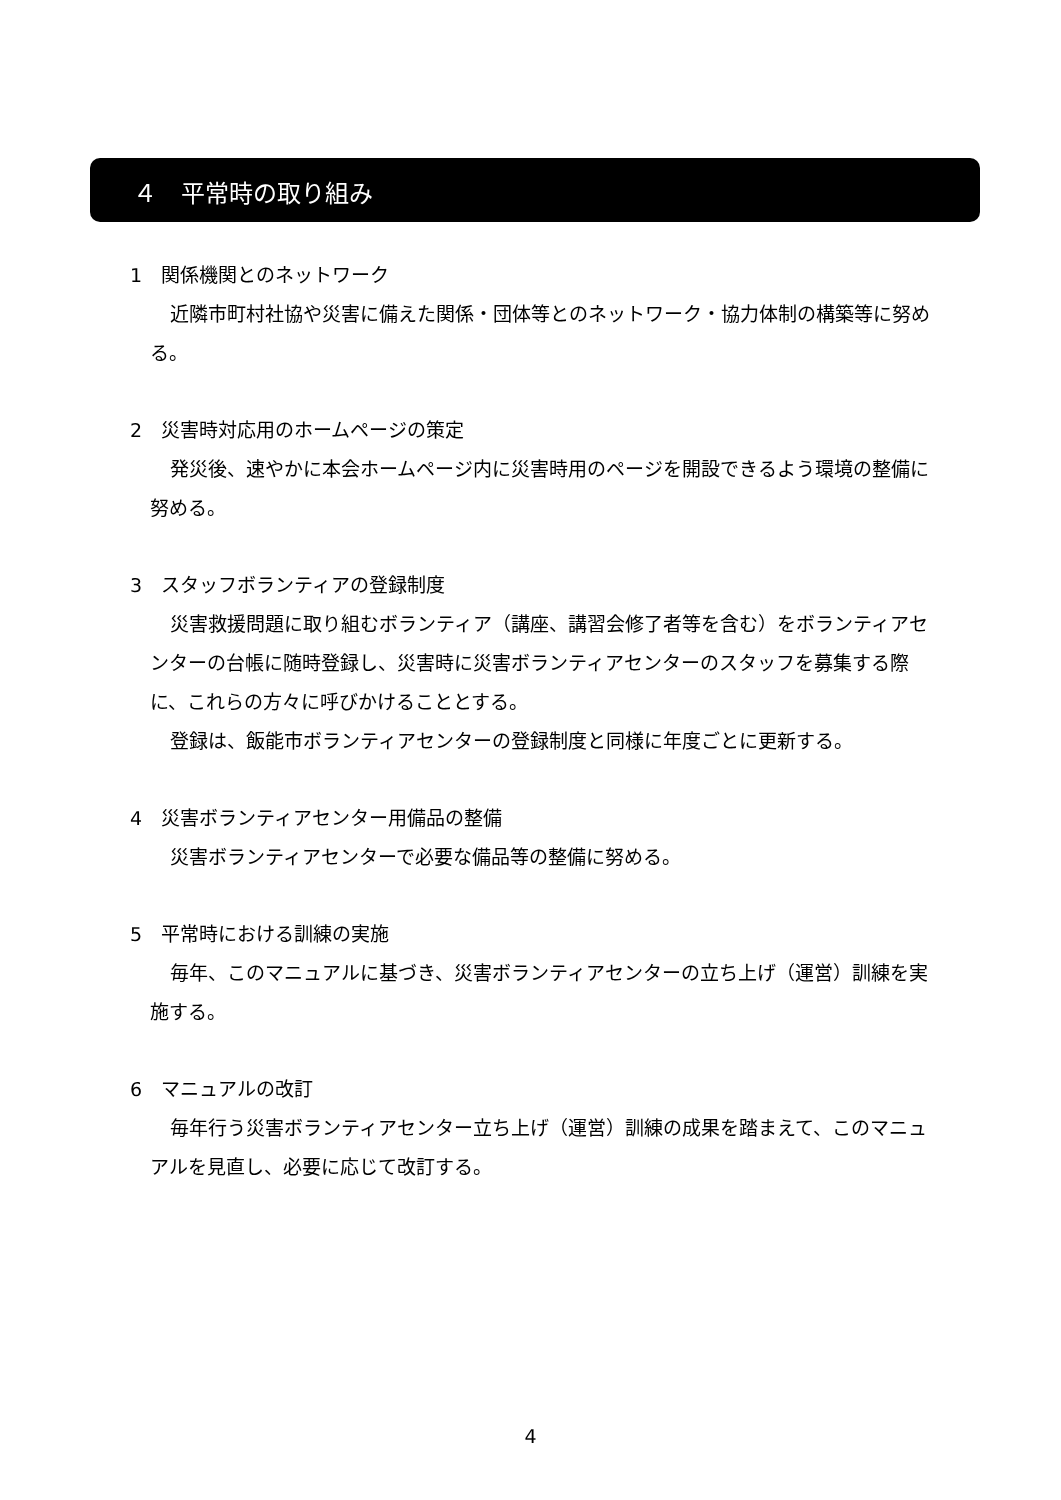４　平常時の取り組み
1　関係機関とのネットワーク
近隣市町村社協や災害に備えた関係・団体等とのネットワーク・協力体制の構築等に努める。
2　災害時対応用のホームページの策定
発災後、速やかに本会ホームページ内に災害時用のページを開設できるよう環境の整備に努める。
3　スタッフボランティアの登録制度
災害救援問題に取り組むボランティア（講座、講習会修了者等を含む）をボランティアセンターの台帳に随時登録し、災害時に災害ボランティアセンターのスタッフを募集する際に、これらの方々に呼びかけることとする。
登録は、飯能市ボランティアセンターの登録制度と同様に年度ごとに更新する。
4　災害ボランティアセンター用備品の整備
災害ボランティアセンターで必要な備品等の整備に努める。
5　平常時における訓練の実施
毎年、このマニュアルに基づき、災害ボランティアセンターの立ち上げ（運営）訓練を実施する。
6　マニュアルの改訂
毎年行う災害ボランティアセンター立ち上げ（運営）訓練の成果を踏まえて、このマニュアルを見直し、必要に応じて改訂する。
4